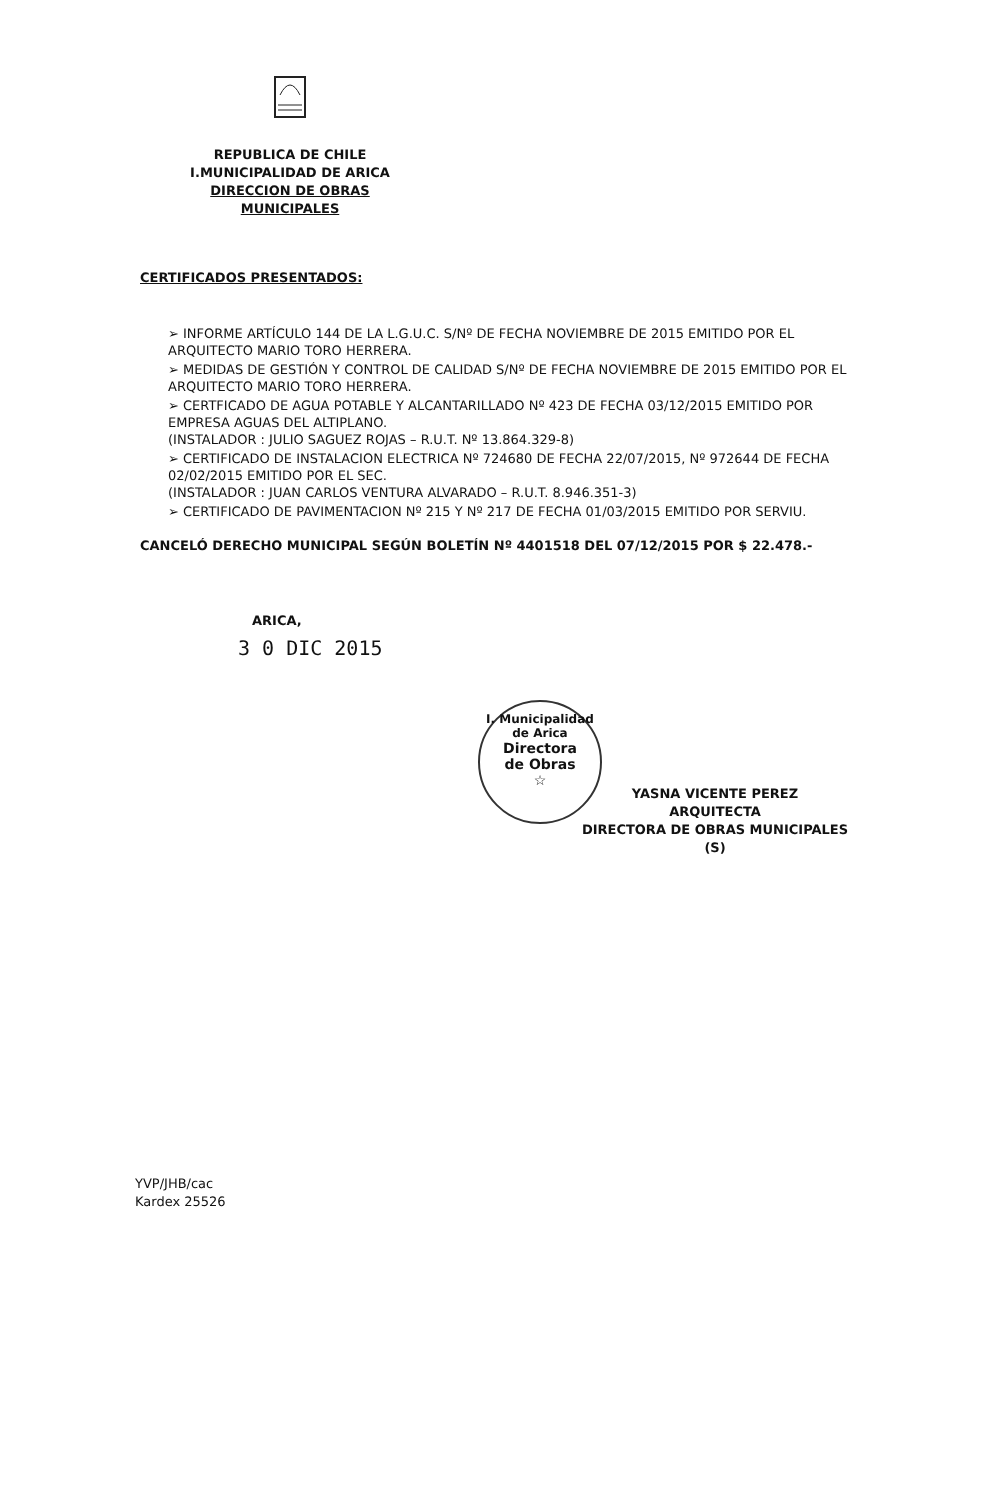REPUBLICA DE CHILE
I.MUNICIPALIDAD DE ARICA
DIRECCION DE OBRAS MUNICIPALES
CERTIFICADOS PRESENTADOS:
➢ INFORME ARTÍCULO 144 DE LA L.G.U.C. S/Nº DE FECHA NOVIEMBRE DE 2015 EMITIDO POR EL ARQUITECTO MARIO TORO HERRERA.
➢ MEDIDAS DE GESTIÓN Y CONTROL DE CALIDAD S/Nº DE FECHA NOVIEMBRE DE 2015 EMITIDO POR EL ARQUITECTO MARIO TORO HERRERA.
➢ CERTFICADO DE AGUA POTABLE Y ALCANTARILLADO Nº 423 DE FECHA 03/12/2015 EMITIDO POR EMPRESA AGUAS DEL ALTIPLANO.
(INSTALADOR : JULIO SAGUEZ ROJAS – R.U.T. Nº 13.864.329-8)
➢ CERTIFICADO DE INSTALACION ELECTRICA Nº 724680 DE FECHA 22/07/2015, Nº 972644 DE FECHA 02/02/2015 EMITIDO POR EL SEC.
(INSTALADOR : JUAN CARLOS VENTURA ALVARADO – R.U.T. 8.946.351-3)
➢ CERTIFICADO DE PAVIMENTACION Nº 215 Y Nº 217 DE FECHA 01/03/2015 EMITIDO POR SERVIU.
CANCELÓ DERECHO MUNICIPAL SEGÚN BOLETÍN Nº 4401518 DEL 07/12/2015 POR $ 22.478.-
ARICA,
3 0 DIC 2015
I. Municipalidad de Arica
Directora
de Obras
☆
YASNA VICENTE PEREZ
ARQUITECTA
DIRECTORA DE OBRAS MUNICIPALES (S)
YVP/JHB/cac
Kardex 25526